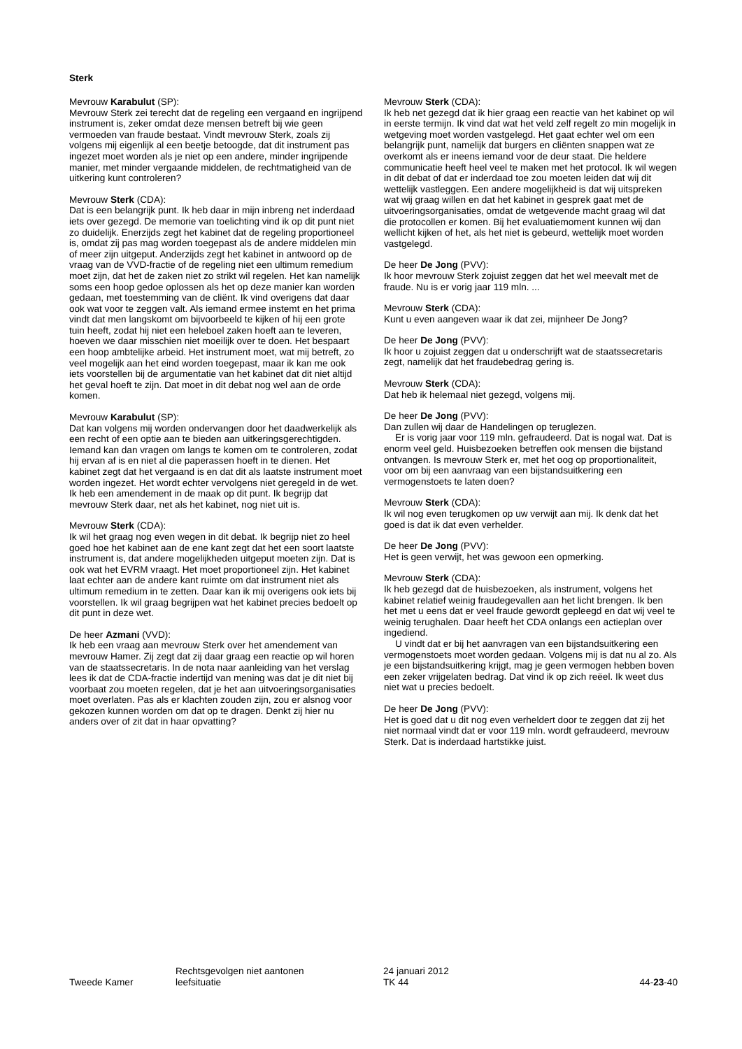Sterk
Mevrouw Karabulut (SP):
Mevrouw Sterk zei terecht dat de regeling een vergaand en ingrijpend instrument is, zeker omdat deze mensen betreft bij wie geen vermoeden van fraude bestaat. Vindt mevrouw Sterk, zoals zij volgens mij eigenlijk al een beetje betoogde, dat dit instrument pas ingezet moet worden als je niet op een andere, minder ingrijpende manier, met minder vergaande middelen, de rechtmatigheid van de uitkering kunt controleren?
Mevrouw Sterk (CDA):
Dat is een belangrijk punt. Ik heb daar in mijn inbreng net inderdaad iets over gezegd. De memorie van toelichting vind ik op dit punt niet zo duidelijk. Enerzijds zegt het kabinet dat de regeling proportioneel is, omdat zij pas mag worden toegepast als de andere middelen min of meer zijn uitgeput. Anderzijds zegt het kabinet in antwoord op de vraag van de VVD-fractie of de regeling niet een ultimum remedium moet zijn, dat het de zaken niet zo strikt wil regelen. Het kan namelijk soms een hoop gedoe oplossen als het op deze manier kan worden gedaan, met toestemming van de cliënt. Ik vind overigens dat daar ook wat voor te zeggen valt. Als iemand ermee instemt en het prima vindt dat men langskomt om bijvoorbeeld te kijken of hij een grote tuin heeft, zodat hij niet een heleboel zaken hoeft aan te leveren, hoeven we daar misschien niet moeilijk over te doen. Het bespaart een hoop ambtelijke arbeid. Het instrument moet, wat mij betreft, zo veel mogelijk aan het eind worden toegepast, maar ik kan me ook iets voorstellen bij de argumentatie van het kabinet dat dit niet altijd het geval hoeft te zijn. Dat moet in dit debat nog wel aan de orde komen.
Mevrouw Karabulut (SP):
Dat kan volgens mij worden ondervangen door het daadwerkelijk als een recht of een optie aan te bieden aan uitkeringsgerechtigden. Iemand kan dan vragen om langs te komen om te controleren, zodat hij ervan af is en niet al die paperassen hoeft in te dienen. Het kabinet zegt dat het vergaand is en dat dit als laatste instrument moet worden ingezet. Het wordt echter vervolgens niet geregeld in de wet. Ik heb een amendement in de maak op dit punt. Ik begrijp dat mevrouw Sterk daar, net als het kabinet, nog niet uit is.
Mevrouw Sterk (CDA):
Ik wil het graag nog even wegen in dit debat. Ik begrijp niet zo heel goed hoe het kabinet aan de ene kant zegt dat het een soort laatste instrument is, dat andere mogelijkheden uitgeput moeten zijn. Dat is ook wat het EVRM vraagt. Het moet proportioneel zijn. Het kabinet laat echter aan de andere kant ruimte om dat instrument niet als ultimum remedium in te zetten. Daar kan ik mij overigens ook iets bij voorstellen. Ik wil graag begrijpen wat het kabinet precies bedoelt op dit punt in deze wet.
De heer Azmani (VVD):
Ik heb een vraag aan mevrouw Sterk over het amendement van mevrouw Hamer. Zij zegt dat zij daar graag een reactie op wil horen van de staatssecretaris. In de nota naar aanleiding van het verslag lees ik dat de CDA-fractie indertijd van mening was dat je dit niet bij voorbaat zou moeten regelen, dat je het aan uitvoeringsorganisaties moet overlaten. Pas als er klachten zouden zijn, zou er alsnog voor gekozen kunnen worden om dat op te dragen. Denkt zij hier nu anders over of zit dat in haar opvatting?
Mevrouw Sterk (CDA):
Ik heb net gezegd dat ik hier graag een reactie van het kabinet op wil in eerste termijn. Ik vind dat wat het veld zelf regelt zo min mogelijk in wetgeving moet worden vastgelegd. Het gaat echter wel om een belangrijk punt, namelijk dat burgers en cliënten snappen wat ze overkomt als er ineens iemand voor de deur staat. Die heldere communicatie heeft heel veel te maken met het protocol. Ik wil wegen in dit debat of dat er inderdaad toe zou moeten leiden dat wij dit wettelijk vastleggen. Een andere mogelijkheid is dat wij uitspreken wat wij graag willen en dat het kabinet in gesprek gaat met de uitvoeringsorganisaties, omdat de wetgevende macht graag wil dat die protocollen er komen. Bij het evaluatiemoment kunnen wij dan wellicht kijken of het, als het niet is gebeurd, wettelijk moet worden vastgelegd.
De heer De Jong (PVV):
Ik hoor mevrouw Sterk zojuist zeggen dat het wel meevalt met de fraude. Nu is er vorig jaar 119 mln. ...
Mevrouw Sterk (CDA):
Kunt u even aangeven waar ik dat zei, mijnheer De Jong?
De heer De Jong (PVV):
Ik hoor u zojuist zeggen dat u onderschrijft wat de staatssecretaris zegt, namelijk dat het fraudebedrag gering is.
Mevrouw Sterk (CDA):
Dat heb ik helemaal niet gezegd, volgens mij.
De heer De Jong (PVV):
Dan zullen wij daar de Handelingen op teruglezen.
Er is vorig jaar voor 119 mln. gefraudeerd. Dat is nogal wat. Dat is enorm veel geld. Huisbezoeken betreffen ook mensen die bijstand ontvangen. Is mevrouw Sterk er, met het oog op proportionaliteit, voor om bij een aanvraag van een bijstandsuitkering een vermogenstoets te laten doen?
Mevrouw Sterk (CDA):
Ik wil nog even terugkomen op uw verwijt aan mij. Ik denk dat het goed is dat ik dat even verhelder.
De heer De Jong (PVV):
Het is geen verwijt, het was gewoon een opmerking.
Mevrouw Sterk (CDA):
Ik heb gezegd dat de huisbezoeken, als instrument, volgens het kabinet relatief weinig fraudegevallen aan het licht brengen. Ik ben het met u eens dat er veel fraude gewordt gepleegd en dat wij veel te weinig terughalen. Daar heeft het CDA onlangs een actieplan over ingediend.
U vindt dat er bij het aanvragen van een bijstandsuitkering een vermogenstoets moet worden gedaan. Volgens mij is dat nu al zo. Als je een bijstandsuitkering krijgt, mag je geen vermogen hebben boven een zeker vrijgelaten bedrag. Dat vind ik op zich reëel. Ik weet dus niet wat u precies bedoelt.
De heer De Jong (PVV):
Het is goed dat u dit nog even verheldert door te zeggen dat zij het niet normaal vindt dat er voor 119 mln. wordt gefraudeerd, mevrouw Sterk. Dat is inderdaad hartstikke juist.
Tweede Kamer
Rechtsgevolgen niet aantonen
leefsituatie
24 januari 2012
TK 44
44-23-40